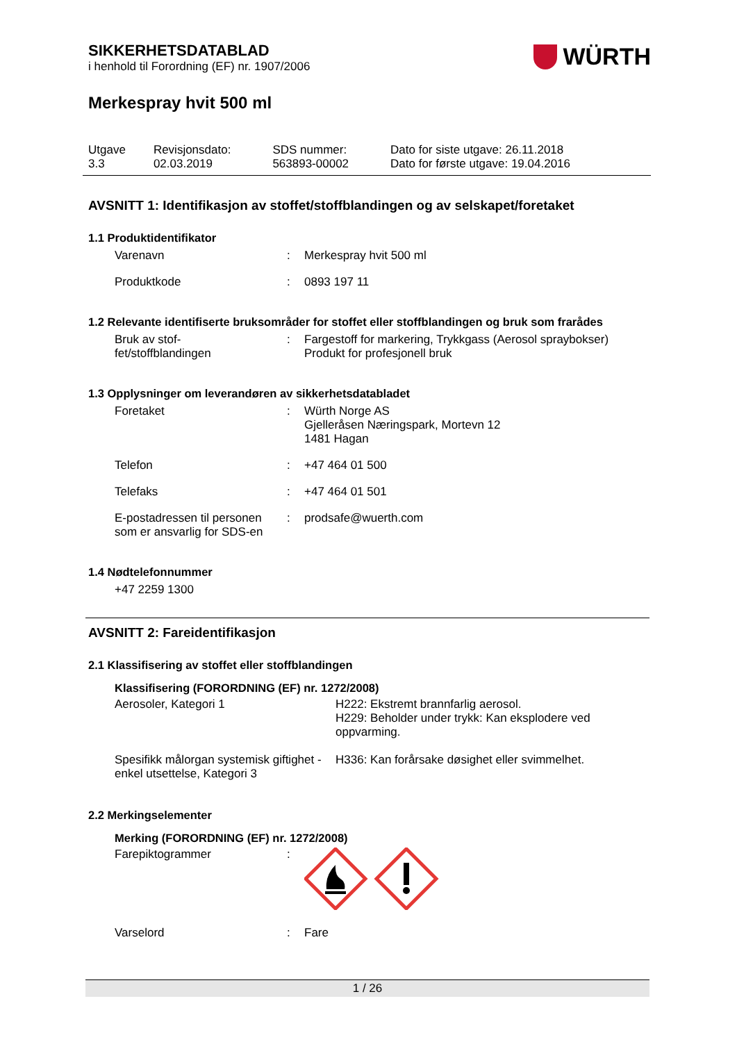WÜRTH
SIKKERHETSDATABLAD
i henhold til Forordning (EF) nr. 1907/2006
Merkespray hvit 500 ml
| Utgave 3.3 | Revisjonsdato: 02.03.2019 | SDS nummer: 563893-00002 | Dato for siste utgave: 26.11.2018 Dato for første utgave: 19.04.2016 |
AVSNITT 1: Identifikasjon av stoffet/stoffblandingen og av selskapet/foretaket
1.1 Produktidentifikator
| Varenavn | : | Merkespray hvit 500 ml |
| Produktkode | : | 0893 197 11 |
1.2 Relevante identifiserte bruksområder for stoffet eller stoffblandingen og bruk som frarådes
| Bruk av stof- fet/stoffblandingen | : | Fargestoff for markering, Trykkgass (Aerosol spraybokser) Produkt for profesjonell bruk |
1.3 Opplysninger om leverandøren av sikkerhetsdatabladet
| Foretaket | : | Würth Norge AS Gjelleråsen Næringspark, Mortevn 12 1481 Hagan |
| Telefon | : | +47 464 01 500 |
| Telefaks | : | +47 464 01 501 |
| E-postadressen til personen som er ansvarlig for SDS-en | : | prodsafe@wuerth.com |
1.4 Nødtelefonnummer
+47 2259 1300
AVSNITT 2: Fareidentifikasjon
2.1 Klassifisering av stoffet eller stoffblandingen
Klassifisering (FORORDNING (EF) nr. 1272/2008)
| Aerosoler, Kategori 1 | H222: Ekstremt brannfarlig aerosol. H229: Beholder under trykk: Kan eksplodere ved oppvarming. |
| Spesifikk målorgan systemisk giftighet - enkel utsettelse, Kategori 3 | H336: Kan forårsake døsighet eller svimmelhet. |
2.2 Merkingselementer
Merking (FORORDNING (EF) nr. 1272/2008)
| Farepiktogrammer | : | |
| Varselord | : | Fare |
1 / 26